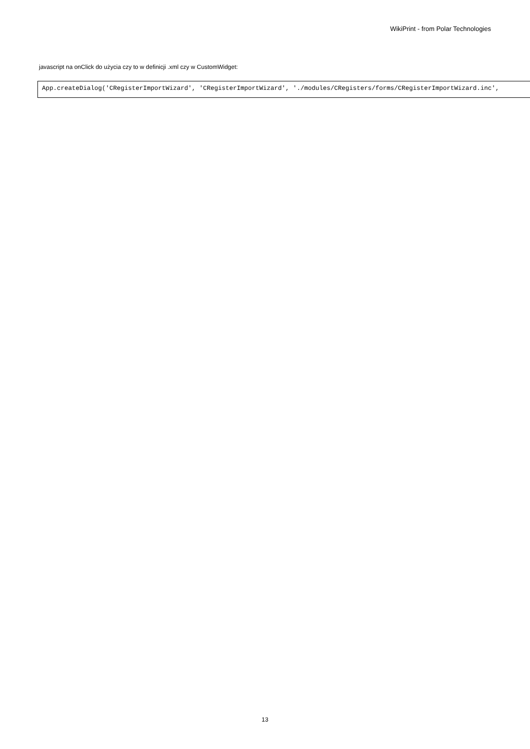WikiPrint - from Polar Technologies
javascript na onClick do użycia czy to w definicji .xml czy w CustomWidget:
App.createDialog('CRegisterImportWizard', 'CRegisterImportWizard', './modules/CRegisters/forms/CRegisterImportWizard.inc',
13